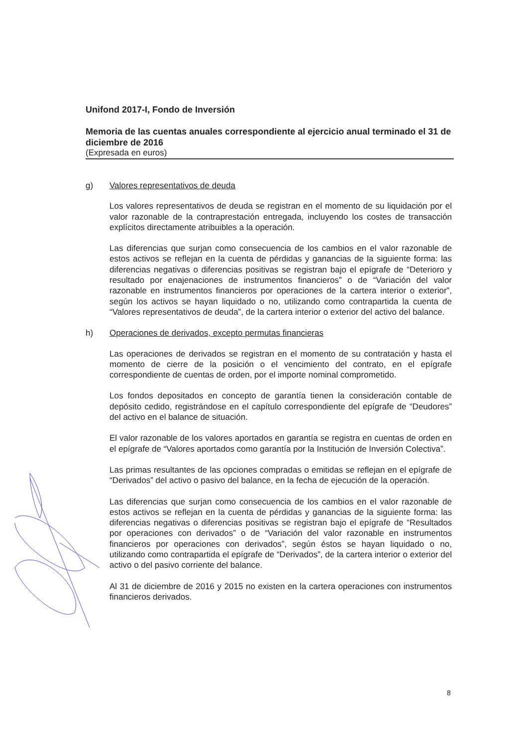Unifond 2017-I, Fondo de Inversión
Memoria de las cuentas anuales correspondiente al ejercicio anual terminado el 31 de diciembre de 2016
(Expresada en euros)
g) Valores representativos de deuda
Los valores representativos de deuda se registran en el momento de su liquidación por el valor razonable de la contraprestación entregada, incluyendo los costes de transacción explícitos directamente atribuibles a la operación.
Las diferencias que surjan como consecuencia de los cambios en el valor razonable de estos activos se reflejan en la cuenta de pérdidas y ganancias de la siguiente forma: las diferencias negativas o diferencias positivas se registran bajo el epígrafe de “Deterioro y resultado por enajenaciones de instrumentos financieros” o de “Variación del valor razonable en instrumentos financieros por operaciones de la cartera interior o exterior”, según los activos se hayan liquidado o no, utilizando como contrapartida la cuenta de “Valores representativos de deuda”, de la cartera interior o exterior del activo del balance.
h) Operaciones de derivados, excepto permutas financieras
Las operaciones de derivados se registran en el momento de su contratación y hasta el momento de cierre de la posición o el vencimiento del contrato, en el epígrafe correspondiente de cuentas de orden, por el importe nominal comprometido.
Los fondos depositados en concepto de garantía tienen la consideración contable de depósito cedido, registrándose en el capítulo correspondiente del epígrafe de “Deudores” del activo en el balance de situación.
El valor razonable de los valores aportados en garantía se registra en cuentas de orden en el epígrafe de “Valores aportados como garantía por la Institución de Inversión Colectiva”.
Las primas resultantes de las opciones compradas o emitidas se reflejan en el epígrafe de “Derivados” del activo o pasivo del balance, en la fecha de ejecución de la operación.
Las diferencias que surjan como consecuencia de los cambios en el valor razonable de estos activos se reflejan en la cuenta de pérdidas y ganancias de la siguiente forma: las diferencias negativas o diferencias positivas se registran bajo el epígrafe de “Resultados por operaciones con derivados” o de “Variación del valor razonable en instrumentos financieros por operaciones con derivados”, según éstos se hayan liquidado o no, utilizando como contrapartida el epígrafe de “Derivados”, de la cartera interior o exterior del activo o del pasivo corriente del balance.
Al 31 de diciembre de 2016 y 2015 no existen en la cartera operaciones con instrumentos financieros derivados.
8